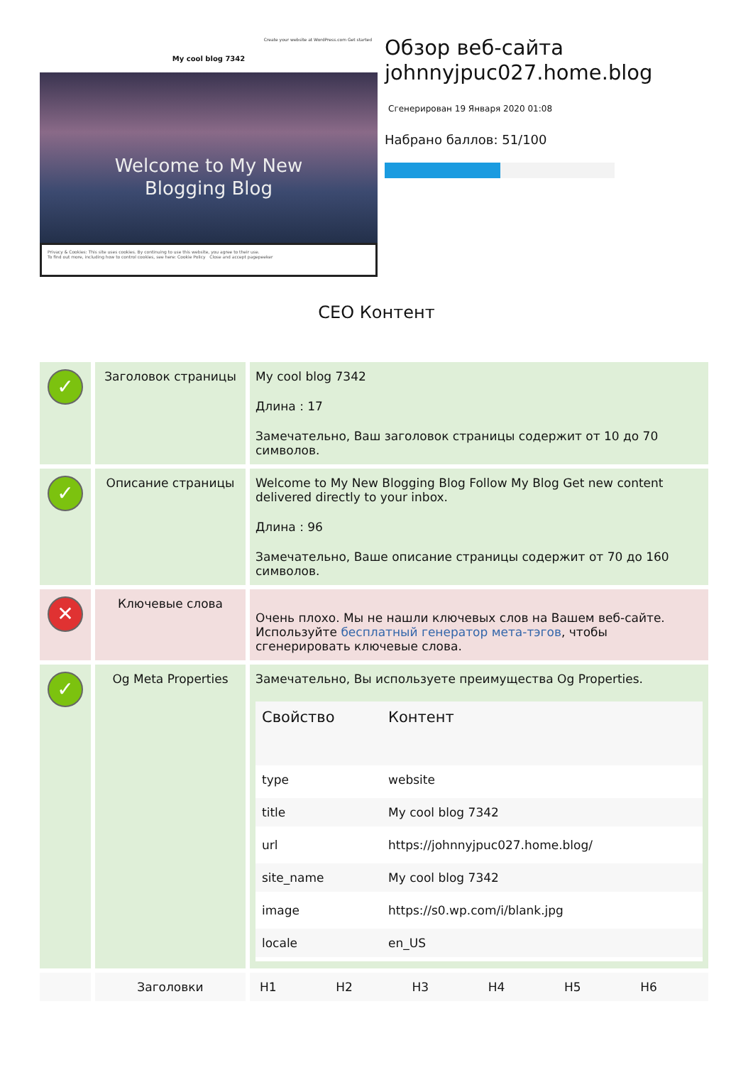Create your website at WordPress.com Get started
My cool blog 7342
Welcome to My New
Blogging Blog
Privacy & Cookies: This site uses cookies. By continuing to use this website, you agree to their use.
To find out more, including how to control cookies, see here: Cookie Policy Close and accept pagepeeker
Обзор веб-сайта johnnyjpuc027.home.blog
Сгенерирован 19 Января 2020 01:08
Набрано баллов: 51/100
СЕО Контент
| ✓ | Заголовок страницы | My cool blog 7342 Длина : 17 Замечательно, Ваш заголовок страницы содержит от 10 до 70 символов. |
| ✓ | Описание страницы | Welcome to My New Blogging Blog Follow My Blog Get new content delivered directly to your inbox. Длина : 96 Замечательно, Ваше описание страницы содержит от 70 до 160 символов. |
| ✕ | Ключевые слова | Очень плохо. Мы не нашли ключевых слов на Вашем веб-сайте. Используйте бесплатный генератор мета-тэгов , чтобы сгенерировать ключевые слова. |
| ✓ | Og Meta Properties | Замечательно, Вы используете преимущества Og Properties. / Свойство / Контент / / --- / --- / / type / website / / title / My cool blog 7342 / / url / https://johnnyjpuc027.home.blog/ / / site_name / My cool blog 7342 / / image / https://s0.wp.com/i/blank.jpg / / locale / en_US / |
| | Заголовки | H1 H2 H3 H4 H5 H6 |